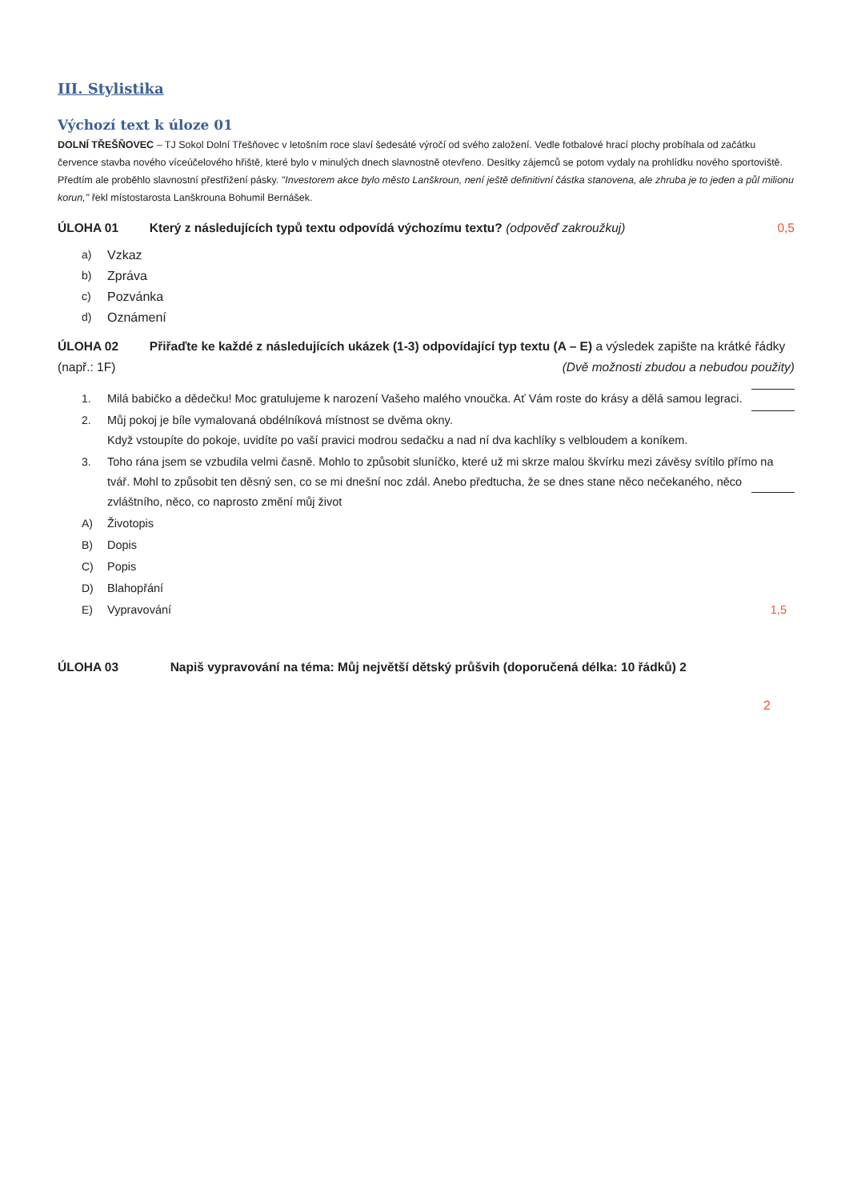III. Stylistika
Výchozí text k úloze 01
DOLNÍ TŘEŠŇOVEC – TJ Sokol Dolní Třešňovec v letošním roce slaví šedesáté výročí od svého založení. Vedle fotbalové hrací plochy probíhala od začátku července stavba nového víceúčelového hřiště, které bylo v minulých dnech slavnostně otevřeno. Desítky zájemců se potom vydaly na prohlídku nového sportoviště. Předtím ale proběhlo slavnostní přestřižení pásky. "Investorem akce bylo město Lanškroun, není ještě definitivní částka stanovena, ale zhruba je to jeden a půl milionu korun," řekl místostarosta Lanškrouna Bohumil Bernášek.
ÚLOHA 01 Který z následujících typů textu odpovídá výchozímu textu? (odpověď zakroužkuj) 0,5
a) Vzkaz
b) Zpráva
c) Pozvánka
d) Oznámení
ÚLOHA 02 Přiřaďte ke každé z následujících ukázek (1-3) odpovídající typ textu (A – E) a výsledek zapište na krátké řádky (např.: 1F) (Dvě možnosti zbudou a nebudou použity)
1. Milá babičko a dědečku! Moc gratulujeme k narození Vašeho malého vnoučka. Ať Vám roste do krásy a dělá samou legraci.
2. Můj pokoj je bíle vymalovaná obdélníková místnost se dvěma okny.
Když vstoupíte do pokoje, uvidíte po vaší pravici modrou sedačku a nad ní dva kachlíky s velbloudem a koníkem.
3. Toho rána jsem se vzbudila velmi časně. Mohlo to způsobit sluníčko, které už mi skrze malou škvírku mezi závěsy svítilo přímo na tvář. Mohl to způsobit ten děsný sen, co se mi dnešní noc zdál. Anebo předtucha, že se dnes stane něco nečekaného, něco zvláštního, něco, co naprosto změní můj život
A) Životopis
B) Dopis
C) Popis
D) Blahopřání
E) Vypravování 1,5
ÚLOHA 03 Napiš vypravování na téma: Můj největší dětský průšvih (doporučená délka: 10 řádků) 2
2